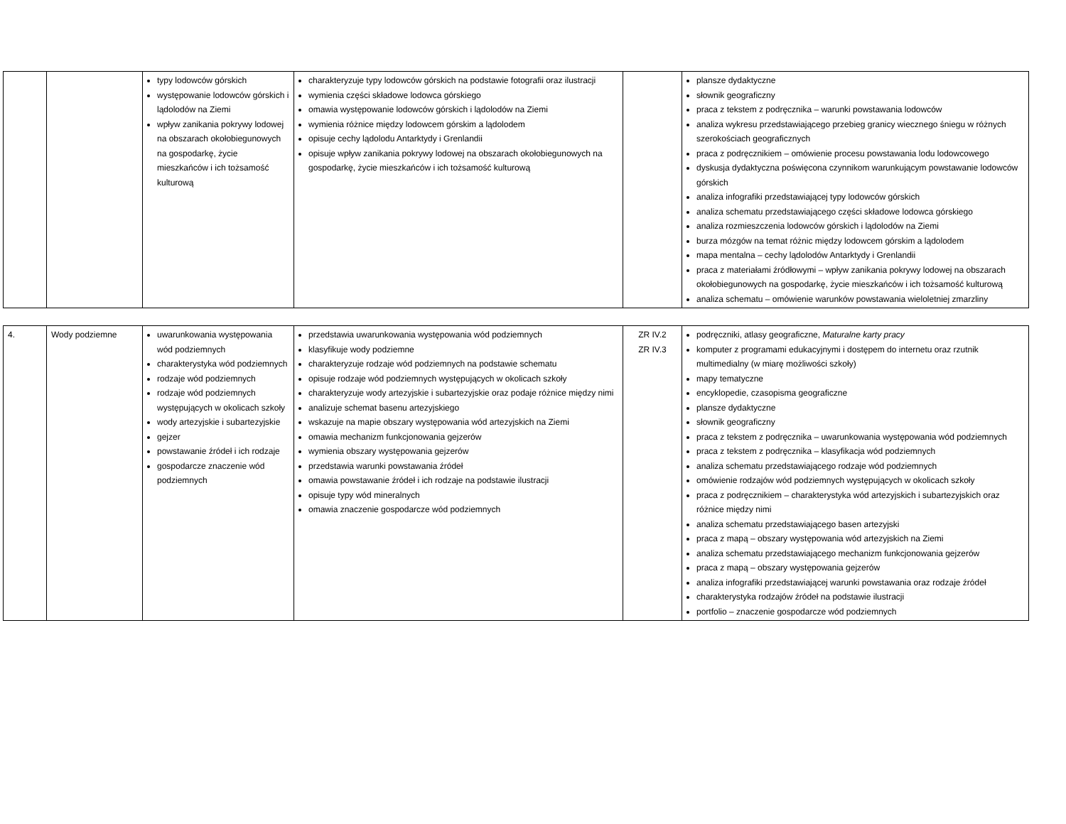| | | typy lodowców górskich występowanie lodowców górskich i lądolodów na Ziemi wpływ zanikania pokrywy lodowej na obszarach okołobiegunowych na gospodarkę, życie mieszkańców i ich tożsamość kulturową | charakteryzuje typy lodowców górskich na podstawie fotografii oraz ilustracji wymienia części składowe lodowca górskiego omawia występowanie lodowców górskich i lądolodów na Ziemi wymienia różnice między lodowcem górskim a lądolodem opisuje cechy lądolodu Antarktydy i Grenlandii opisuje wpływ zanikania pokrywy lodowej na obszarach okołobiegunowych na gospodarkę, życie mieszkańców i ich tożsamość kulturową | | plansze dydaktyczne słownik geograficzny praca z tekstem z podręcznika – warunki powstawania lodowców analiza wykresu przedstawiającego przebieg granicy wiecznego śniegu w różnych szerokościach geograficznych praca z podręcznikiem – omówienie procesu powstawania lodu lodowcowego dyskusja dydaktyczna poświęcona czynnikom warunkującym powstawanie lodowców górskich analiza infografiki przedstawiającej typy lodowców górskich analiza schematu przedstawiającego części składowe lodowca górskiego analiza rozmieszczenia lodowców górskich i lądolodów na Ziemi burza mózgów na temat różnic między lodowcem górskim a lądolodem mapa mentalna – cechy lądolodów Antarktydy i Grenlandii praca z materiałami źródłowymi – wpływ zanikania pokrywy lodowej na obszarach okołobiegunowych na gospodarkę, życie mieszkańców i ich tożsamość kulturową analiza schematu – omówienie warunków powstawania wieloletniej zmarzliny |
| 4. | Wody podziemne | uwarunkowania występowania wód podziemnych charakterystyka wód podziemnych rodzaje wód podziemnych rodzaje wód podziemnych występujących w okolicach szkoły wody artezyjskie i subartezyjskie gejzer powstawanie źródeł i ich rodzaje gospodarcze znaczenie wód podziemnych | przedstawia uwarunkowania występowania wód podziemnych klasyfikuje wody podziemne charakteryzuje rodzaje wód podziemnych na podstawie schematu opisuje rodzaje wód podziemnych występujących w okolicach szkoły charakteryzuje wody artezyjskie i subartezyjskie oraz podaje różnice między nimi analizuje schemat basenu artezyjskiego wskazuje na mapie obszary występowania wód artezyjskich na Ziemi omawia mechanizm funkcjonowania gejzerów wymienia obszary występowania gejzerów przedstawia warunki powstawania źródeł omawia powstawanie źródeł i ich rodzaje na podstawie ilustracji opisuje typy wód mineralnych omawia znaczenie gospodarcze wód podziemnych | ZR IV.2 ZR IV.3 | podręczniki, atlasy geograficzne, Maturalne karty pracy komputer z programami edukacyjnymi i dostępem do internetu oraz rzutnik multimedialny (w miarę możliwości szkoły) mapy tematyczne encyklopedie, czasopisma geograficzne plansze dydaktyczne słownik geograficzny praca z tekstem z podręcznika – uwarunkowania występowania wód podziemnych praca z tekstem z podręcznika – klasyfikacja wód podziemnych analiza schematu przedstawiającego rodzaje wód podziemnych omówienie rodzajów wód podziemnych występujących w okolicach szkoły praca z podręcznikiem – charakterystyka wód artezyjskich i subartezyjskich oraz różnice między nimi analiza schematu przedstawiającego basen artezyjski praca z mapą – obszary występowania wód artezyjskich na Ziemi analiza schematu przedstawiającego mechanizm funkcjonowania gejzerów praca z mapą – obszary występowania gejzerów analiza infografiki przedstawiającej warunki powstawania oraz rodzaje źródeł charakterystyka rodzajów źródeł na podstawie ilustracji portfolio – znaczenie gospodarcze wód podziemnych |